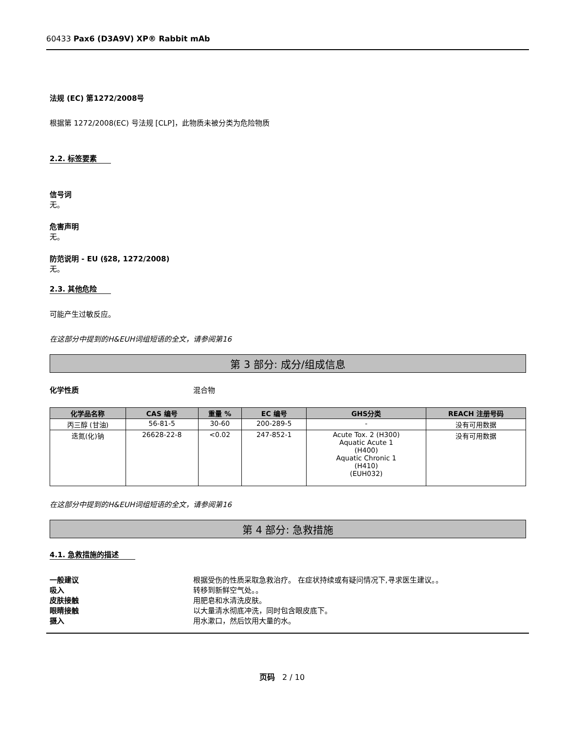60433 Pax6 (D3A9V) XP® Rabbit mAb
法规 (EC) 第1272/2008号
根据第 1272/2008(EC) 号法规 [CLP]，此物质未被分类为危险物质
2.2. 标签要素
信号词
无。
危害声明
无。
防范说明 - EU (§28, 1272/2008)
无。
2.3. 其他危险
可能产生过敏反应。
在这部分中提到的H&EUH词组短语的全文，请参阅第16
第 3 部分: 成分/组成信息
化学性质 混合物
| 化学品名称 | CAS 编号 | 重量 % | EC 编号 | GHS分类 | REACH 注册号码 |
| --- | --- | --- | --- | --- | --- |
| 丙三醇 (甘油) | 56-81-5 | 30-60 | 200-289-5 | - | 没有可用数据 |
| 迭氮(化)钠 | 26628-22-8 | <0.02 | 247-852-1 | Acute Tox. 2 (H300) Aquatic Acute 1 (H400) Aquatic Chronic 1 (H410) (EUH032) | 没有可用数据 |
在这部分中提到的H&EUH词组短语的全文，请参阅第16
第 4 部分: 急救措施
4.1. 急救措施的描述
一般建议 根据受伤的性质采取急救治疗。 在症状持续或有疑问情况下,寻求医生建议。。
吸入 转移到新鲜空气处。。
皮肤接触 用肥皂和水清洗皮肤。
眼睛接触 以大量清水彻底冲洗，同时包含眼皮底下。
摄入 用水漱口，然后饮用大量的水。
页码 2 / 10